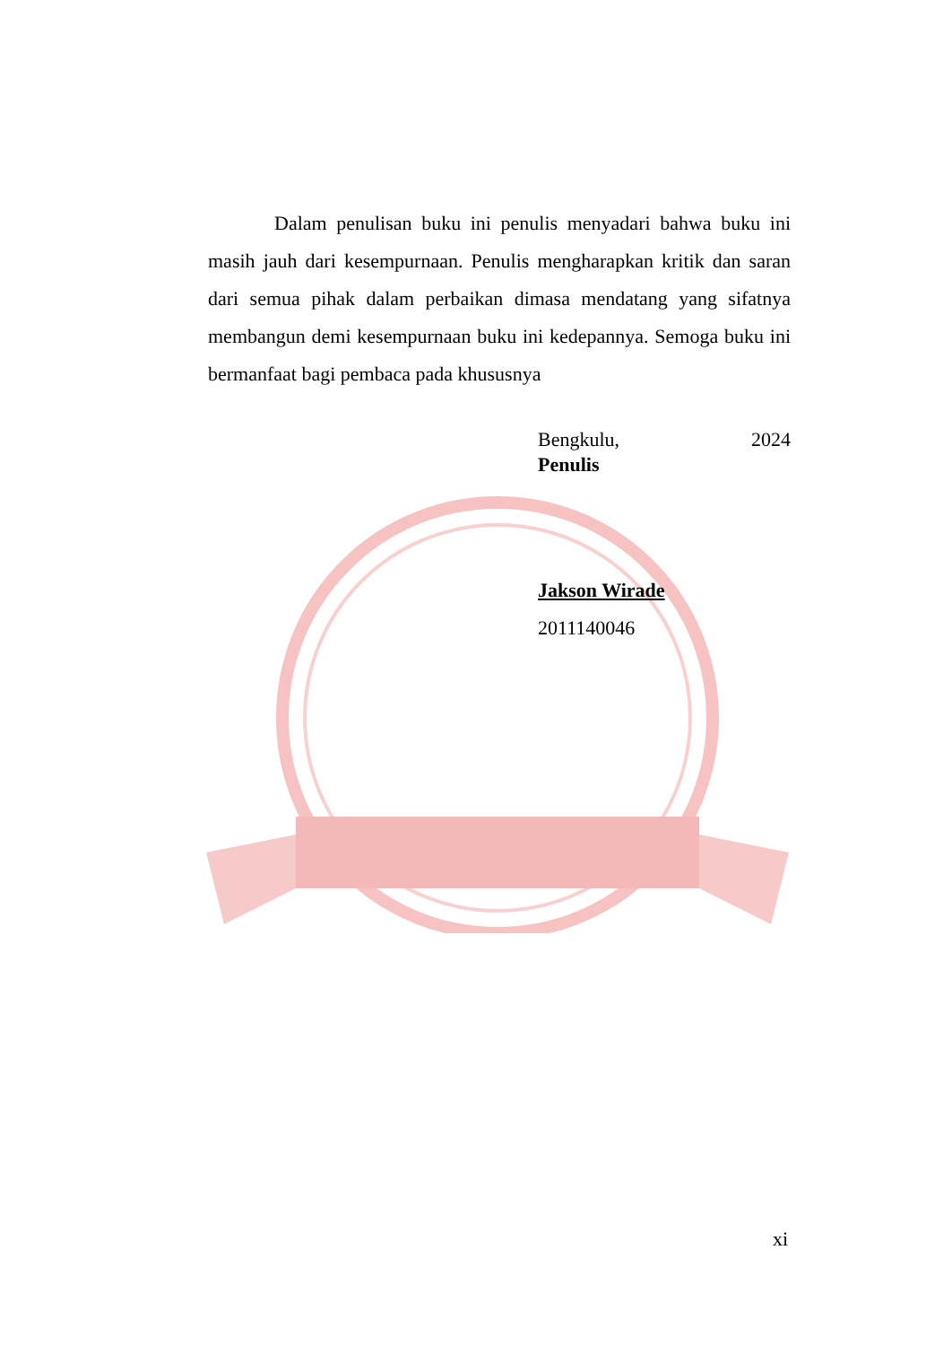Dalam penulisan buku ini penulis menyadari bahwa buku ini masih jauh dari kesempurnaan. Penulis mengharapkan kritik dan saran dari semua pihak dalam perbaikan dimasa mendatang yang sifatnya membangun demi kesempurnaan buku ini kedepannya. Semoga buku ini bermanfaat bagi pembaca pada khususnya
Bengkulu, 2024
Penulis
Jakson Wirade
2011140046
xi